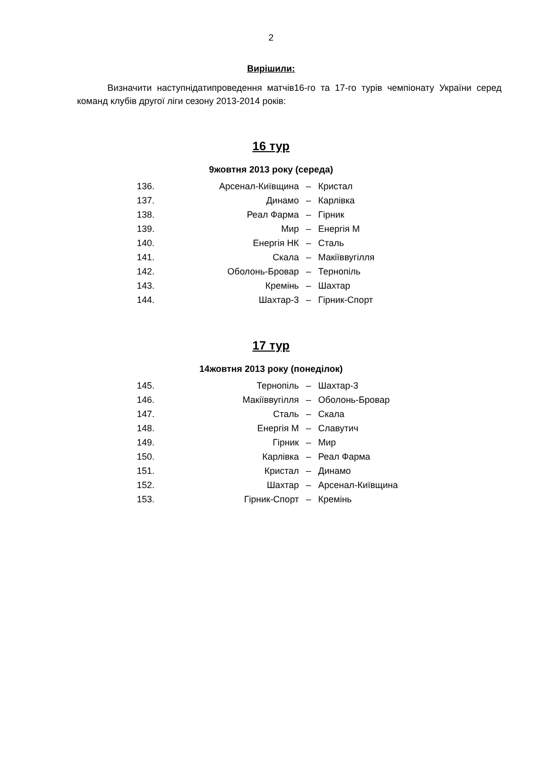2
Вирішили:
Визначити наступнідатипроведення матчів16-го та 17-го турів чемпіонату України серед команд клубів другої ліги сезону 2013-2014 років:
16 тур
9жовтня 2013 року (середа)
| 136. | Арсенал-Київщина | – | Кристал |
| 137. | Динамо | – | Карлівка |
| 138. | Реал Фарма | – | Гірник |
| 139. | Мир | – | Енергія М |
| 140. | Енергія НК | – | Сталь |
| 141. | Скала | – | Макіїввугілля |
| 142. | Оболонь-Бровар | – | Тернопіль |
| 143. | Кремінь | – | Шахтар |
| 144. | Шахтар-3 | – | Гірник-Спорт |
17 тур
14жовтня 2013 року (понеділок)
| 145. | Тернопіль | – | Шахтар-3 |
| 146. | Макіїввугілля | – | Оболонь-Бровар |
| 147. | Сталь | – | Скала |
| 148. | Енергія М | – | Славутич |
| 149. | Гірник | – | Мир |
| 150. | Карлівка | – | Реал Фарма |
| 151. | Кристал | – | Динамо |
| 152. | Шахтар | – | Арсенал-Київщина |
| 153. | Гірник-Спорт | – | Кремінь |